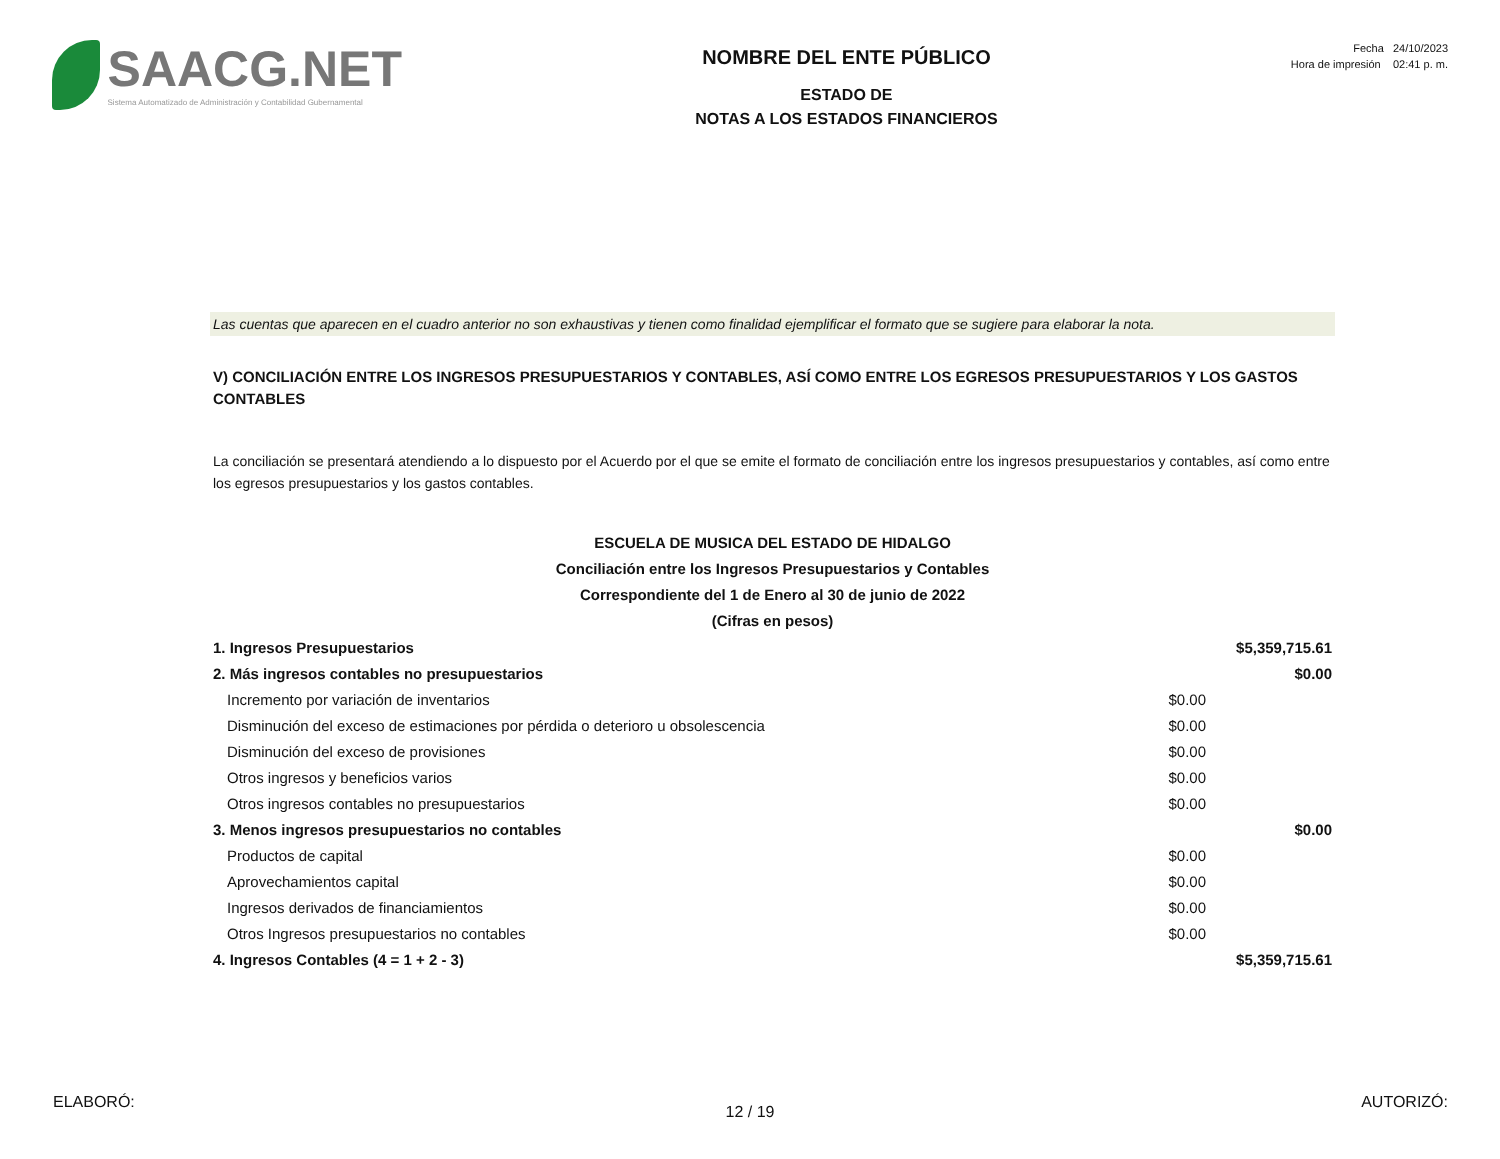SAACG.NET
Sistema Automatizado de Administración y Contabilidad Gubernamental
NOMBRE DEL ENTE PÚBLICO
ESTADO DE
NOTAS A LOS ESTADOS FINANCIEROS
Fecha 24/10/2023
Hora de impresión 02:41 p. m.
Las cuentas que aparecen en el cuadro anterior no son exhaustivas y tienen como finalidad ejemplificar el formato que se sugiere para elaborar la nota.
V) CONCILIACIÓN ENTRE LOS INGRESOS PRESUPUESTARIOS Y CONTABLES, ASÍ COMO ENTRE LOS EGRESOS PRESUPUESTARIOS Y LOS GASTOS CONTABLES
La conciliación se presentará atendiendo a lo dispuesto por el Acuerdo por el que se emite el formato de conciliación entre los ingresos presupuestarios y contables, así como entre los egresos presupuestarios y los gastos contables.
ESCUELA DE MUSICA DEL ESTADO DE HIDALGO
Conciliación entre los Ingresos Presupuestarios y Contables
Correspondiente del 1 de Enero al 30 de junio de 2022
(Cifras en pesos)
| 1. Ingresos Presupuestarios | | $5,359,715.61 |
| 2. Más ingresos contables no presupuestarios | | $0.00 |
| Incremento por variación de inventarios | $0.00 | |
| Disminución del exceso de estimaciones por pérdida o deterioro u obsolescencia | $0.00 | |
| Disminución del exceso de provisiones | $0.00 | |
| Otros ingresos y beneficios varios | $0.00 | |
| Otros ingresos contables no presupuestarios | $0.00 | |
| 3. Menos ingresos presupuestarios no contables | | $0.00 |
| Productos de capital | $0.00 | |
| Aprovechamientos capital | $0.00 | |
| Ingresos derivados de financiamientos | $0.00 | |
| Otros Ingresos presupuestarios no contables | $0.00 | |
| 4. Ingresos Contables (4 = 1 + 2 - 3) | | $5,359,715.61 |
ELABORÓ: AUTORIZÓ:
12 / 19